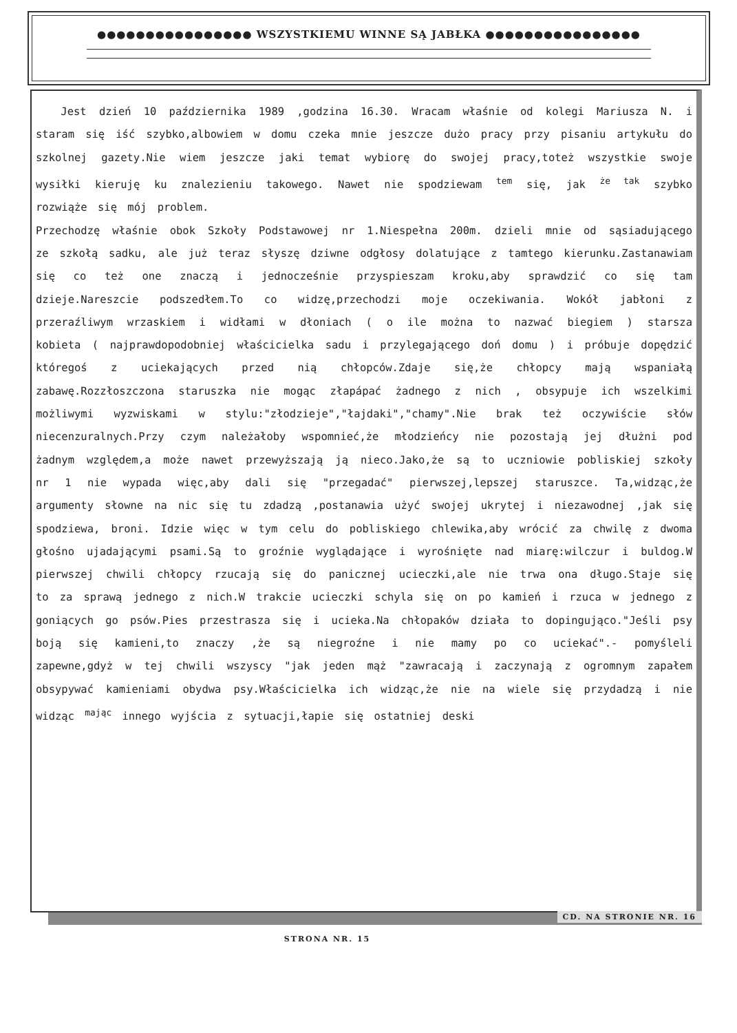●●●●●●●●●●●●●●●● WSZYSTKIEMU WINNE SĄ JABŁKA ●●●●●●●●●●●●●●●●
Jest dzień 10 października 1989 ,godzina 16.30. Wracam właśnie od kolegi Mariusza N. i staram się iść szybko,albowiem w domu czeka mnie jeszcze dużo pracy przy pisaniu artykułu do szkolnej gazety.Nie wiem jeszcze jaki temat wybiorę do swojej pracy,toteż wszystkie swoje wysiłki kieruję ku znalezieniu takowego. Nawet nie spodziewam <sup>tem</sup> się, jak <sup>że tak</sup> szybko rozwiąże się mój problem.
Przechodzę właśnie obok Szkoły Podstawowej nr 1.Niespełna 200m. dzieli mnie od sąsiadującego ze szkołą sadku, ale już teraz słyszę dziwne odgłosy dolatujące z tamtego kierunku.Zastanawiam się co też one znaczą i jednocześnie przyspieszam kroku,aby sprawdzić co się tam dzieje.Nareszcie podszedłem.To co widzę,przechodzi moje oczekiwania. Wokół jabłoni z przeraźliwym wrzaskiem i widłami w dłoniach ( o ile można to nazwać biegiem ) starsza kobieta ( najprawdopodobniej właścicielka sadu i przylegającego doń domu ) i próbuje dopędzić któregoś z uciekających przed nią chłopców.Zdaje się,że chłopcy mają wspaniałą zabawę.Rozzłoszczona staruszka nie mogąc złapápać żadnego z nich , obsypuje ich wszelkimi możliwymi wyzwiskami w stylu:"złodzieje","łajdaki","chamy".Nie brak też oczywiście słów niecenzuralnych.Przy czym należałoby wspomnieć,że młodzieńcy nie pozostają jej dłużni pod żadnym względem,a może nawet przewyższają ją nieco.Jako,że są to uczniowie pobliskiej szkoły nr 1 nie wypada więc,aby dali się "przegadać" pierwszej,lepszej staruszce. Ta,widząc,że argumenty słowne na nic się tu zdadzą ,postanawia użyć swojej ukrytej i niezawodnej ,jak się spodziewa, broni. Idzie więc w tym celu do pobliskiego chlewika,aby wrócić za chwilę z dwoma głośno ujadającymi psami.Są to groźnie wyglądające i wyrośnięte nad miarę:wilczur i buldog.W pierwszej chwili chłopcy rzucają się do panicznej ucieczki,ale nie trwa ona długo.Staje się to za sprawą jednego z nich.W trakcie ucieczki schyla się on po kamień i rzuca w jednego z goniących go psów.Pies przestrasza się i ucieka.Na chłopaków działa to dopingująco."Jeśli psy boją się kamieni,to znaczy ,że są niegroźne i nie mamy po co uciekać".- pomyśleli zapewne,gdyż w tej chwili wszyscy "jak jeden mąż "zawracają i zaczynają z ogromnym zapałem obsypywać kamieniami obydwa psy.Właścicielka ich widząc,że nie na wiele się przydadzą i nie widząc <sup>mając</sup> innego wyjścia z sytuacji,łapie się ostatniej deski
CD. NA STRONIE NR. 16
STRONA NR. 15